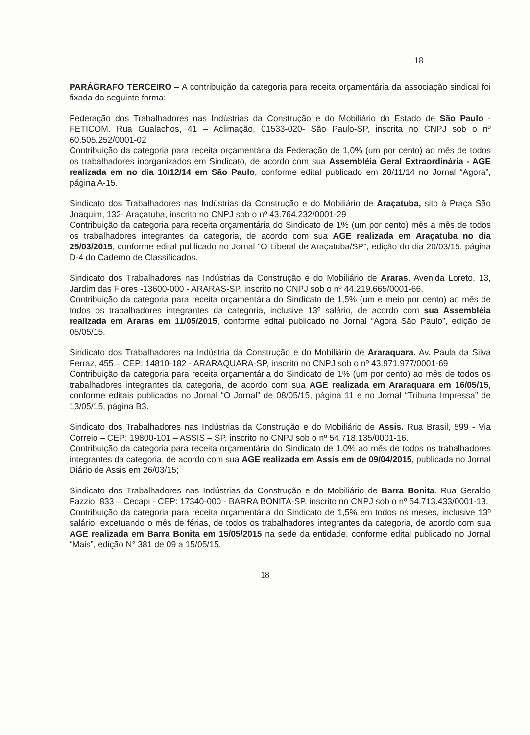18
PARÁGRAFO TERCEIRO – A contribuição da categoria para receita orçamentária da associação sindical foi fixada da seguinte forma:
Federação dos Trabalhadores nas Indústrias da Construção e do Mobiliário do Estado de São Paulo - FETICOM. Rua Gualachos, 41 – Aclimação, 01533-020- São Paulo-SP, inscrita no CNPJ sob o nº 60.505.252/0001-02
Contribuição da categoria para receita orçamentária da Federação de 1,0% (um por cento) ao mês de todos os trabalhadores inorganizados em Sindicato, de acordo com sua Assembléia Geral Extraordinária - AGE realizada em no dia 10/12/14 em São Paulo, conforme edital publicado em 28/11/14 no Jornal “Agora”, página A-15.
Sindicato dos Trabalhadores nas Indústrias da Construção e do Mobiliário de Araçatuba, sito à Praça São Joaquim, 132- Araçatuba, inscrito no CNPJ sob o nº 43.764.232/0001-29
Contribuição da categoria para receita orçamentária do Sindicato de 1% (um por cento) mês a mês de todos os trabalhadores integrantes da categoria, de acordo com sua AGE realizada em Araçatuba no dia 25/03/2015, conforme edital publicado no Jornal “O Liberal de Araçatuba/SP”, edição do dia 20/03/15, página D-4 do Caderno de Classificados.
Sindicato dos Trabalhadores nas Indústrias da Construção e do Mobiliário de Araras. Avenida Loreto, 13, Jardim das Flores -13600-000 - ARARAS-SP, inscrito no CNPJ sob o nº 44.219.665/0001-66.
Contribuição da categoria para receita orçamentária do Sindicato de 1,5% (um e meio por cento) ao mês de todos os trabalhadores integrantes da categoria, inclusive 13º salário, de acordo com sua Assembléia realizada em Araras em 11/05/2015, conforme edital publicado no Jornal “Agora São Paulo”, edição de 05/05/15.
Sindicato dos Trabalhadores na Indústria da Construção e do Mobiliário de Araraquara. Av. Paula da Silva Ferraz, 455 – CEP: 14810-182 - ARARAQUARA-SP, inscrito no CNPJ sob o nº 43.971.977/0001-69
Contribuição da categoria para receita orçamentária do Sindicato de 1% (um por cento) ao mês de todos os trabalhadores integrantes da categoria, de acordo com sua AGE realizada em Araraquara em 16/05/15, conforme editais publicados no Jornal “O Jornal” de 08/05/15, página 11 e no Jornal “Tribuna Impressa” de 13/05/15, página B3.
Sindicato dos Trabalhadores nas Indústrias da Construção e do Mobiliário de Assis. Rua Brasil, 599 - Via Correio – CEP: 19800-101 – ASSIS – SP, inscrito no CNPJ sob o nº 54.718.135/0001-16.
Contribuição da categoria para receita orçamentária do Sindicato de 1,0% ao mês de todos os trabalhadores integrantes da categoria, de acordo com sua AGE realizada em Assis em de 09/04/2015, publicada no Jornal Diário de Assis em 26/03/15;
Sindicato dos Trabalhadores nas Indústrias da Construção e do Mobiliário de Barra Bonita. Rua Geraldo Fazzio, 833 – Cecapi - CEP: 17340-000 - BARRA BONITA-SP, inscrito no CNPJ sob o nº 54.713.433/0001-13.
Contribuição da categoria para receita orçamentária do Sindicato de 1,5% em todos os meses, inclusive 13º salário, excetuando o mês de férias, de todos os trabalhadores integrantes da categoria, de acordo com sua AGE realizada em Barra Bonita em 15/05/2015 na sede da entidade, conforme edital publicado no Jornal “Mais”, edição N° 381 de 09 a 15/05/15.
18